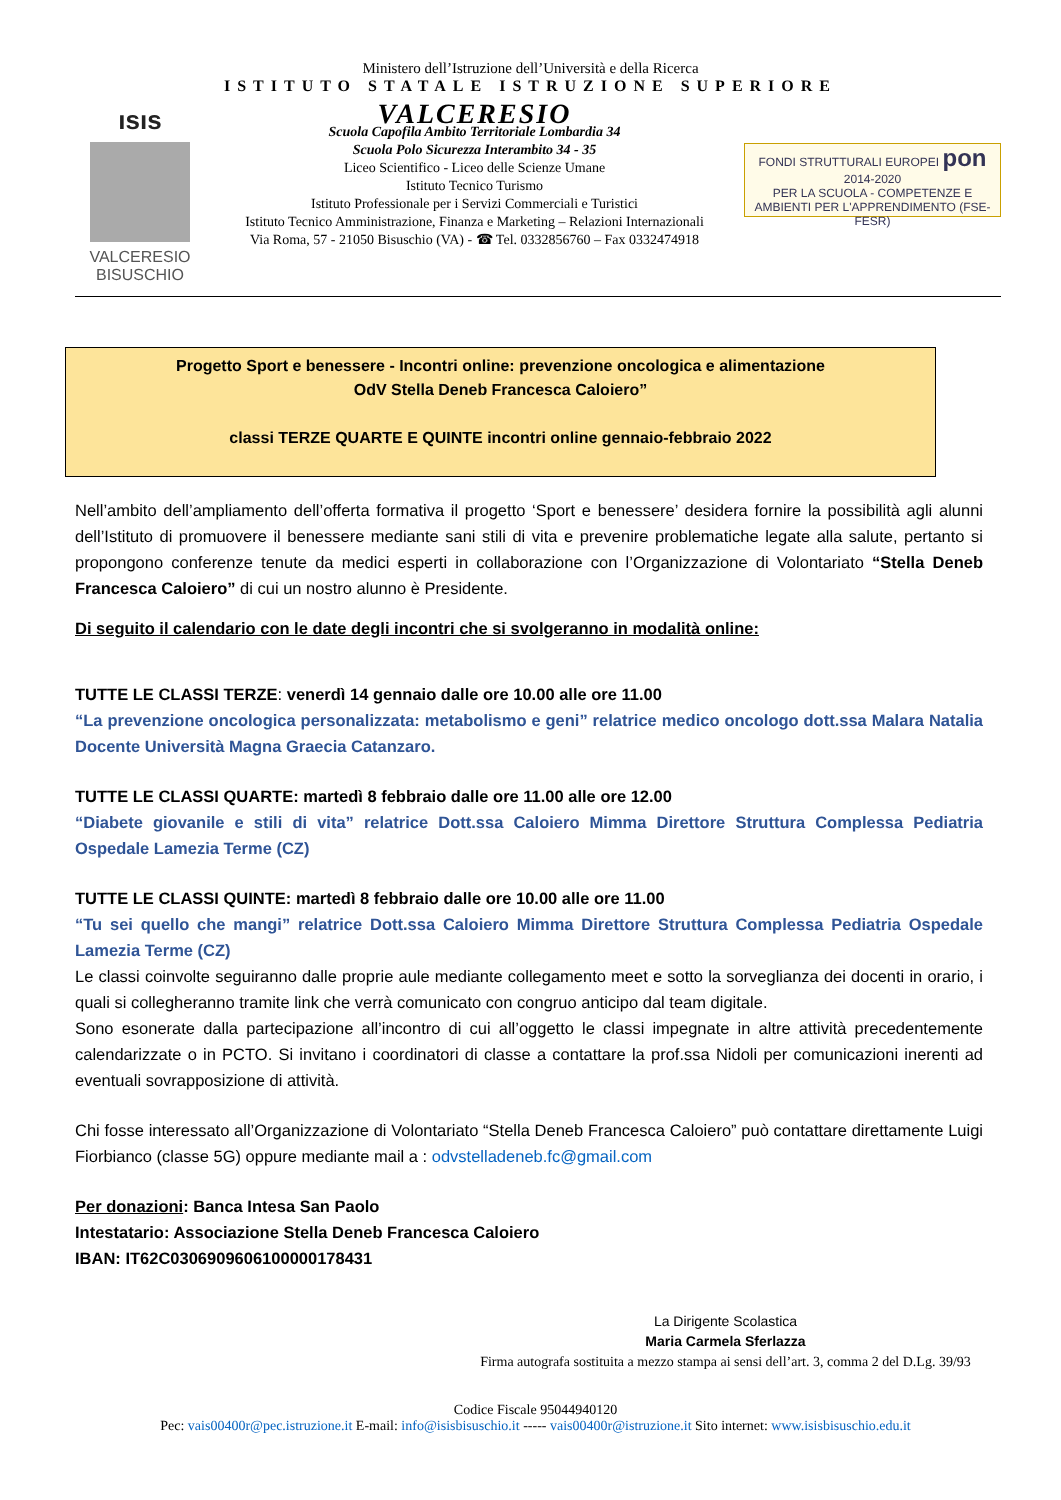Ministero dell’Istruzione dell’Università e della Ricerca
ISTITUTO STATALE ISTRUZIONE SUPERIORE
ısıs
VALCERESIO
BISUSCHIO
VALCERESIO
Scuola Capofila Ambito Territoriale Lombardia 34
Scuola Polo Sicurezza Interambito 34 - 35
Liceo Scientifico - Liceo delle Scienze Umane
Istituto Tecnico Turismo
Istituto Professionale per i Servizi Commerciali e Turistici
Istituto Tecnico Amministrazione, Finanza e Marketing – Relazioni Internazionali
Via Roma, 57 - 21050 Bisuschio (VA) - ☎ Tel. 0332856760 – Fax 0332474918
FONDI STRUTTURALI EUROPEI pon 2014-2020
PER LA SCUOLA - COMPETENZE E AMBIENTI PER L'APPRENDIMENTO (FSE-FESR)
Progetto Sport e benessere - Incontri online: prevenzione oncologica e alimentazione
OdV Stella Deneb Francesca Caloiero”
classi TERZE QUARTE E QUINTE incontri online gennaio-febbraio 2022
Nell’ambito dell’ampliamento dell’offerta formativa il progetto ‘Sport e benessere’ desidera fornire la possibilità agli alunni dell’Istituto di promuovere il benessere mediante sani stili di vita e prevenire problematiche legate alla salute, pertanto si propongono conferenze tenute da medici esperti in collaborazione con l’Organizzazione di Volontariato “Stella Deneb Francesca Caloiero” di cui un nostro alunno è Presidente.
Di seguito il calendario con le date degli incontri che si svolgeranno in modalità online:
TUTTE LE CLASSI TERZE: venerdì 14 gennaio dalle ore 10.00 alle ore 11.00
“La prevenzione oncologica personalizzata: metabolismo e geni” relatrice medico oncologo dott.ssa Malara Natalia Docente Università Magna Graecia Catanzaro.
TUTTE LE CLASSI QUARTE: martedì 8 febbraio dalle ore 11.00 alle ore 12.00
“Diabete giovanile e stili di vita” relatrice Dott.ssa Caloiero Mimma Direttore Struttura Complessa Pediatria Ospedale Lamezia Terme (CZ)
TUTTE LE CLASSI QUINTE: martedì 8 febbraio dalle ore 10.00 alle ore 11.00
“Tu sei quello che mangi” relatrice Dott.ssa Caloiero Mimma Direttore Struttura Complessa Pediatria Ospedale Lamezia Terme (CZ)
Le classi coinvolte seguiranno dalle proprie aule mediante collegamento meet e sotto la sorveglianza dei docenti in orario, i quali si collegheranno tramite link che verrà comunicato con congruo anticipo dal team digitale.
Sono esonerate dalla partecipazione all’incontro di cui all’oggetto le classi impegnate in altre attività precedentemente calendarizzate o in PCTO. Si invitano i coordinatori di classe a contattare la prof.ssa Nidoli per comunicazioni inerenti ad eventuali sovrapposizione di attività.
Chi fosse interessato all’Organizzazione di Volontariato “Stella Deneb Francesca Caloiero” può contattare direttamente Luigi Fiorbianco (classe 5G) oppure mediante mail a : odvstelladeneb.fc@gmail.com
Per donazioni: Banca Intesa San Paolo
Intestatario: Associazione Stella Deneb Francesca Caloiero
IBAN: IT62C0306909606100000178431
La Dirigente Scolastica
Maria Carmela Sferlazza
Firma autografa sostituita a mezzo stampa ai sensi dell’art. 3, comma 2 del D.Lg. 39/93
Codice Fiscale 95044940120
Pec: vais00400r@pec.istruzione.it E-mail: info@isisbisuschio.it ----- vais00400r@istruzione.it Sito internet: www.isisbisuschio.edu.it